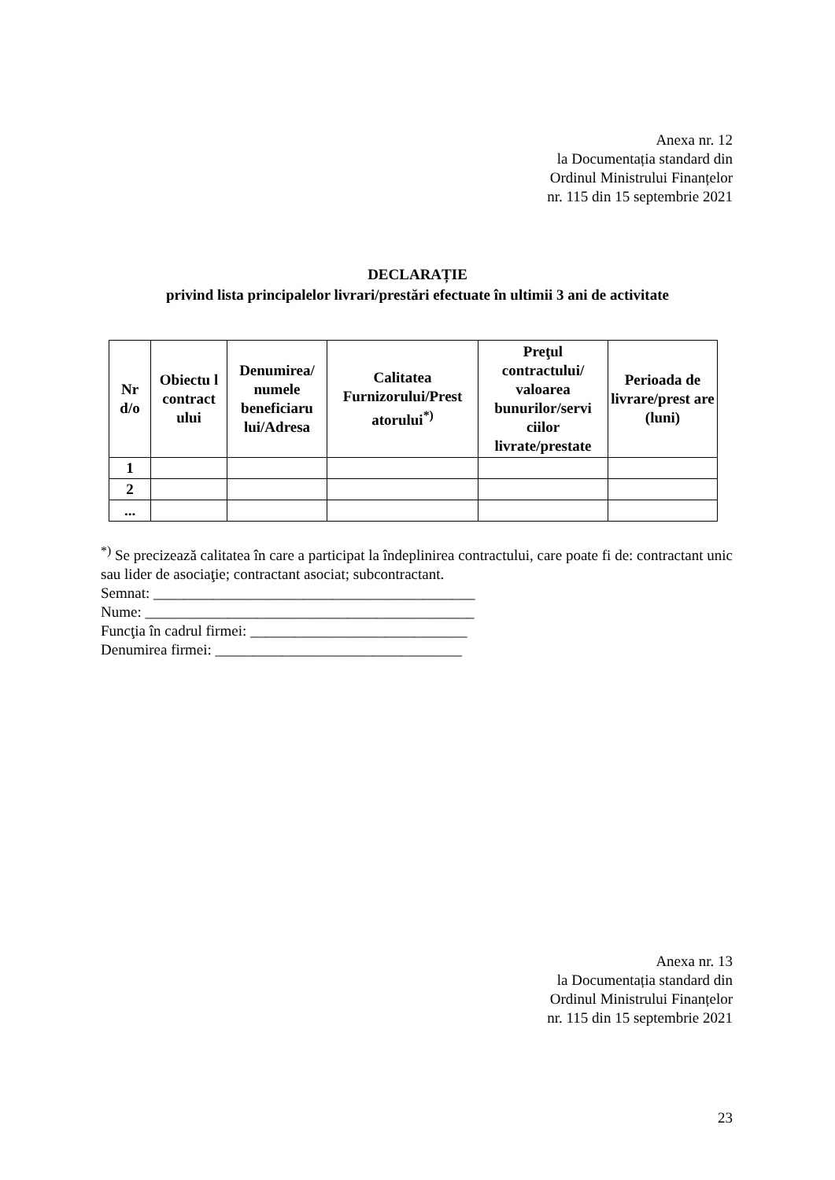Anexa nr. 12
la Documentația standard din
Ordinul Ministrului Finanțelor
nr. 115 din 15 septembrie 2021
DECLARAȚIE
privind lista principalelor livrari/prestări efectuate în ultimii 3 ani de activitate
| Nr d/o | Obiectu l contract ului | Denumirea/ numele beneficiaru lui/Adresa | Calitatea Furnizorului/Prest atorului<sup>*)</sup> | Preţul contractului/ valoarea bunurilor/servi ciilor livrate/prestate | Perioada de livrare/prest are (luni) |
| --- | --- | --- | --- | --- | --- |
| 1 | | | | | |
| 2 | | | | | |
| ... | | | | | |
<sup>*)</sup> Se precizează calitatea în care a participat la îndeplinirea contractului, care poate fi de: contractant unic sau lider de asociaţie; contractant asociat; subcontractant.
Semnat: ___________________________________________
Nume: ____________________________________________
Funcţia în cadrul firmei: _____________________________
Denumirea firmei: _________________________________
Anexa nr. 13
la Documentația standard din
Ordinul Ministrului Finanțelor
nr. 115 din 15 septembrie 2021
23